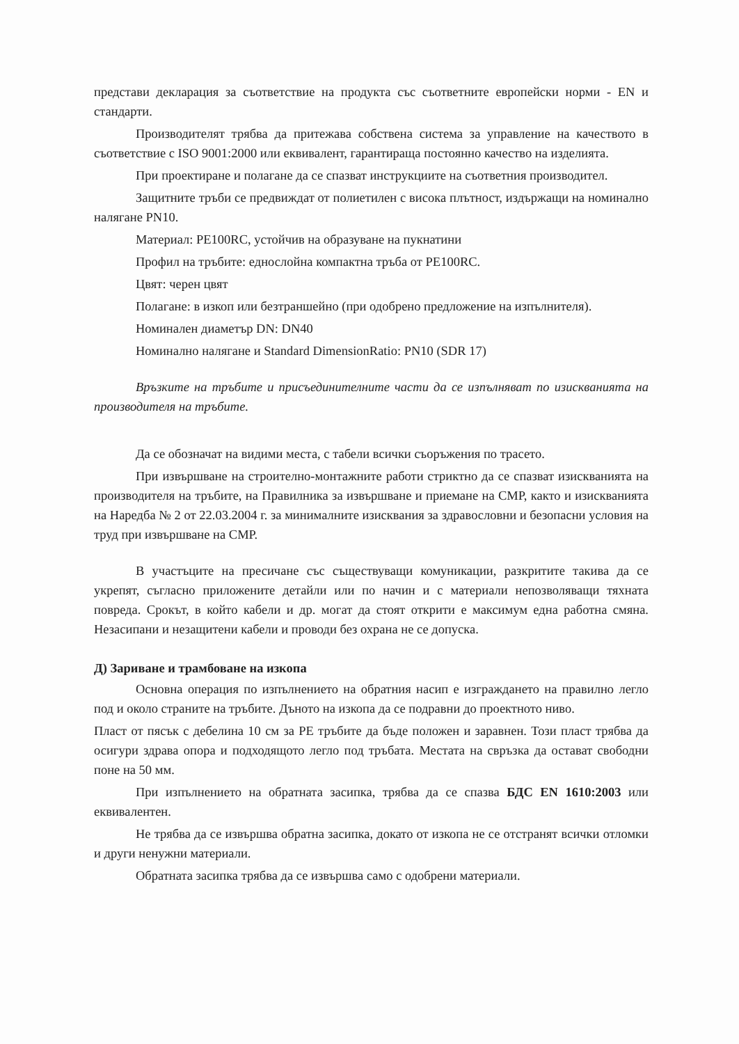представи декларация за съответствие на продукта със съответните европейски норми - EN и стандарти.
Производителят трябва да притежава собствена система за управление на качеството в съответствие с ISO 9001:2000 или еквивалент, гарантираща постоянно качество на изделията.
При проектиране и полагане да се спазват инструкциите на съответния производител.
Защитните тръби се предвиждат от полиетилен с висока плътност, издържащи на номинално налягане PN10.
Материал: PE100RC, устойчив на образуване на пукнатини
Профил на тръбите: еднослойна компактна тръба от PE100RC.
Цвят: черен цвят
Полагане: в изкоп или безтраншейно (при одобрено предложение на изпълнителя).
Номинален диаметър DN: DN40
Номинално налягане и Standard DimensionRatio: PN10 (SDR 17)
Връзките на тръбите и присъединителните части да се изпълняват по изискванията на производителя на тръбите.
Да се обозначат на видими места, с табели всички съоръжения по трасето.
При извършване на строително-монтажните работи стриктно да се спазват изискванията на производителя на тръбите, на Правилника за извършване и приемане на СМР, както и изискванията на Наредба № 2 от 22.03.2004 г. за минималните изисквания за здравословни и безопасни условия на труд при извършване на СМР.
В участъците на пресичане със съществуващи комуникации, разкритите такива да се укрепят, съгласно приложените детайли или по начин и с материали непозволяващи тяхната повреда. Срокът, в който кабели и др. могат да стоят открити е максимум една работна смяна. Незасипани и незащитени кабели и проводи без охрана не се допуска.
Д) Зариване и трамбоване на изкопа
Основна операция по изпълнението на обратния насип е изграждането на правилно легло под и около страните на тръбите. Дъното на изкопа да се подравни до проектното ниво.
Пласт от пясък с дебелина 10 см за PE тръбите да бъде положен и заравнен. Този пласт трябва да осигури здрава опора и подходящото легло под тръбата. Местата на свръзка да остават свободни поне на 50 мм.
При изпълнението на обратната засипка, трябва да се спазва БДС EN 1610:2003 или еквивалентен.
Не трябва да се извършва обратна засипка, докато от изкопа не се отстранят всички отломки и други ненужни материали.
Обратната засипка трябва да се извършва само с одобрени материали.